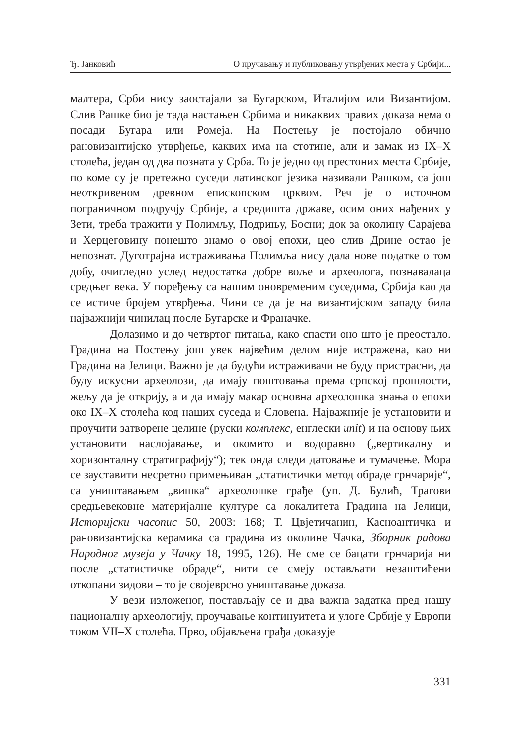Ђ. Јанковић О пручавању и публиковању утврђених места у Србији...
малтера, Срби нису заостајали за Бугарском, Италијом или Византијом. Слив Рашке био је тада настањен Србима и никаквих правих доказа нема о посади Бугара или Ромеја. На Постењу је постојало обично рановизантијско утврђење, каквих има на стотине, али и замак из IX–X столећа, један од два позната у Срба. То је једно од престоних места Србије, по коме су је претежно суседи латинског језика називали Рашком, са још неоткривеном древном епископском црквом. Реч је о источном пограничном подручју Србије, а средишта државе, осим оних нађених у Зети, треба тражити у Полимљу, Подрињу, Босни; док за околину Сарајева и Херцеговину понешто знамо о овој епохи, цео слив Дрине остао је непознат. Дуготрајна истраживања Полимља нису дала нове податке о том добу, очигледно услед недостатка добре воље и археолога, познавалаца средњег века. У поређењу са нашим оновременим суседима, Србија као да се истиче бројем утврђења. Чини се да је на византијском западу била најважнији чинилац после Бугарске и Франачке.
Долазимо и до четвртог питања, како спасти оно што је преостало. Градина на Постењу још увек највећим делом није истражена, као ни Градина на Јелици. Важно је да будући истраживачи не буду пристрасни, да буду искусни археолози, да имају поштовања према српској прошлости, жељу да је открију, а и да имају макар основна археолошка знања о епохи око IX–X столећа код наших суседа и Словена. Најважније је установити и проучити затворене целине (руски комплекс, енглески unit) и на основу њих установити наслојавање, и окомито и водоравно („вертикалну и хоризонталну стратиграфију“); тек онда следи датовање и тумачење. Мора се зауставити несретно примењиван „статистички метод обраде грнчарије“, са уништавањем „вишка“ археолошке грађе (уп. Д. Булић, Трагови средњевековне материјалне културе са локалитета Градина на Јелици, Историјски часопис 50, 2003: 168; Т. Цвјетичанин, Касноантичка и рановизантијска керамика са градина из околине Чачка, Зборник радова Народног музеја у Чачку 18, 1995, 126). Не сме се бацати грнчарија ни после „статистичке обраде“, нити се смеју остављати незаштићени откопани зидови – то је својеврсно уништавање доказа.
У вези изложеног, постављају се и два важна задатка пред нашу националну археологију, проучавање континуитета и улоге Србије у Европи током VII–X столећа. Прво, објављена грађа доказује
331